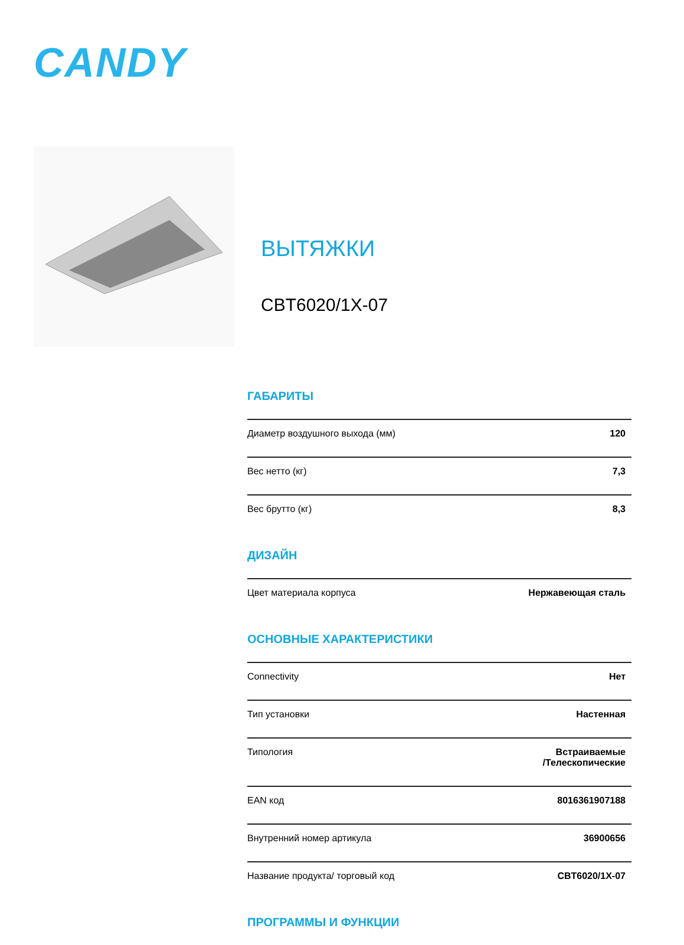CANDY
ВЫТЯЖКИ
CBT6020/1X-07
ГАБАРИТЫ
| Диаметр воздушного выхода (мм) | 120 |
| Вес нетто (кг) | 7,3 |
| Вес брутто (кг) | 8,3 |
ДИЗАЙН
| Цвет материала корпуса | Нержавеющая сталь |
ОСНОВНЫЕ ХАРАКТЕРИСТИКИ
| Connectivity | Нет |
| Тип установки | Настенная |
| Типология | Встраиваемые /Телескопические |
| EAN код | 8016361907188 |
| Внутренний номер артикула | 36900656 |
| Название продукта/ торговый код | CBT6020/1X-07 |
ПРОГРАММЫ И ФУНКЦИИ